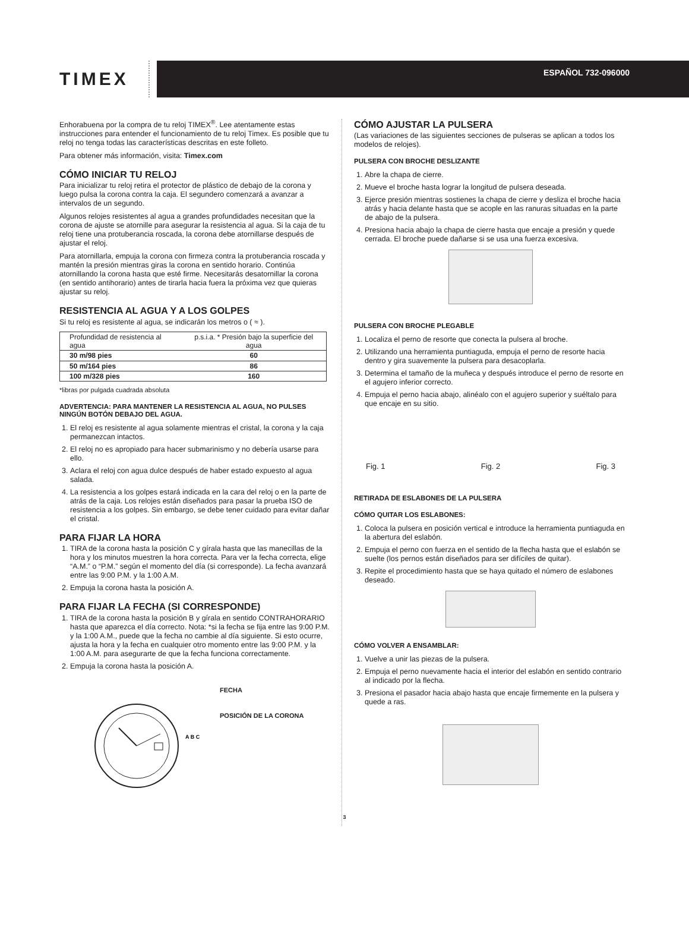TIMEX
ESPAÑOL 732-096000
Enhorabuena por la compra de tu reloj TIMEX<sup>®</sup>. Lee atentamente estas instrucciones para entender el funcionamiento de tu reloj Timex. Es posible que tu reloj no tenga todas las características descritas en este folleto.
Para obtener más información, visita: Timex.com
CÓMO INICIAR TU RELOJ
Para inicializar tu reloj retira el protector de plástico de debajo de la corona y luego pulsa la corona contra la caja. El segundero comenzará a avanzar a intervalos de un segundo.
Algunos relojes resistentes al agua a grandes profundidades necesitan que la corona de ajuste se atornille para asegurar la resistencia al agua. Si la caja de tu reloj tiene una protuberancia roscada, la corona debe atornillarse después de ajustar el reloj.
Para atornillarla, empuja la corona con firmeza contra la protuberancia roscada y mantén la presión mientras giras la corona en sentido horario. Continúa atornillando la corona hasta que esté firme. Necesitarás desatornillar la corona (en sentido antihorario) antes de tirarla hacia fuera la próxima vez que quieras ajustar su reloj.
RESISTENCIA AL AGUA Y A LOS GOLPES
Si tu reloj es resistente al agua, se indicarán los metros o ( ≈ ).
| Profundidad de resistencia al agua | p.s.i.a. * Presión bajo la superficie del agua |
| --- | --- |
| 30 m/98 pies | 60 |
| 50 m/164 pies | 86 |
| 100 m/328 pies | 160 |
*libras por pulgada cuadrada absoluta
ADVERTENCIA: PARA MANTENER LA RESISTENCIA AL AGUA, NO PULSES NINGÚN BOTÓN DEBAJO DEL AGUA.
1. El reloj es resistente al agua solamente mientras el cristal, la corona y la caja permanezcan intactos.
2. El reloj no es apropiado para hacer submarinismo y no debería usarse para ello.
3. Aclara el reloj con agua dulce después de haber estado expuesto al agua salada.
4. La resistencia a los golpes estará indicada en la cara del reloj o en la parte de atrás de la caja. Los relojes están diseñados para pasar la prueba ISO de resistencia a los golpes. Sin embargo, se debe tener cuidado para evitar dañar el cristal.
PARA FIJAR LA HORA
1. TIRA de la corona hasta la posición C y gírala hasta que las manecillas de la hora y los minutos muestren la hora correcta. Para ver la fecha correcta, elige “A.M.” o “P.M.” según el momento del día (si corresponde). La fecha avanzará entre las 9:00 P.M. y la 1:00 A.M.
2. Empuja la corona hasta la posición A.
PARA FIJAR LA FECHA (SI CORRESPONDE)
1. TIRA de la corona hasta la posición B y gírala en sentido CONTRAHORARIO hasta que aparezca el día correcto. Nota: *si la fecha se fija entre las 9:00 P.M. y la 1:00 A.M., puede que la fecha no cambie al día siguiente. Si esto ocurre, ajusta la hora y la fecha en cualquier otro momento entre las 9:00 P.M. y la 1:00 A.M. para asegurarte de que la fecha funciona correctamente.
2. Empuja la corona hasta la posición A.
A B C
FECHA
POSICIÓN DE LA CORONA
CÓMO AJUSTAR LA PULSERA
(Las variaciones de las siguientes secciones de pulseras se aplican a todos los modelos de relojes).
PULSERA CON BROCHE DESLIZANTE
1. Abre la chapa de cierre.
2. Mueve el broche hasta lograr la longitud de pulsera deseada.
3. Ejerce presión mientras sostienes la chapa de cierre y desliza el broche hacia atrás y hacia delante hasta que se acople en las ranuras situadas en la parte de abajo de la pulsera.
4. Presiona hacia abajo la chapa de cierre hasta que encaje a presión y quede cerrada. El broche puede dañarse si se usa una fuerza excesiva.
PULSERA CON BROCHE PLEGABLE
1. Localiza el perno de resorte que conecta la pulsera al broche.
2. Utilizando una herramienta puntiaguda, empuja el perno de resorte hacia dentro y gira suavemente la pulsera para desacoplarla.
3. Determina el tamaño de la muñeca y después introduce el perno de resorte en el agujero inferior correcto.
4. Empuja el perno hacia abajo, alinéalo con el agujero superior y suéltalo para que encaje en su sitio.
Fig. 1 Fig. 2 Fig. 3
RETIRADA DE ESLABONES DE LA PULSERA
CÓMO QUITAR LOS ESLABONES:
1. Coloca la pulsera en posición vertical e introduce la herramienta puntiaguda en la abertura del eslabón.
2. Empuja el perno con fuerza en el sentido de la flecha hasta que el eslabón se suelte (los pernos están diseñados para ser difíciles de quitar).
3. Repite el procedimiento hasta que se haya quitado el número de eslabones deseado.
CÓMO VOLVER A ENSAMBLAR:
1. Vuelve a unir las piezas de la pulsera.
2. Empuja el perno nuevamente hacia el interior del eslabón en sentido contrario al indicado por la flecha.
3. Presiona el pasador hacia abajo hasta que encaje firmemente en la pulsera y quede a ras.
3